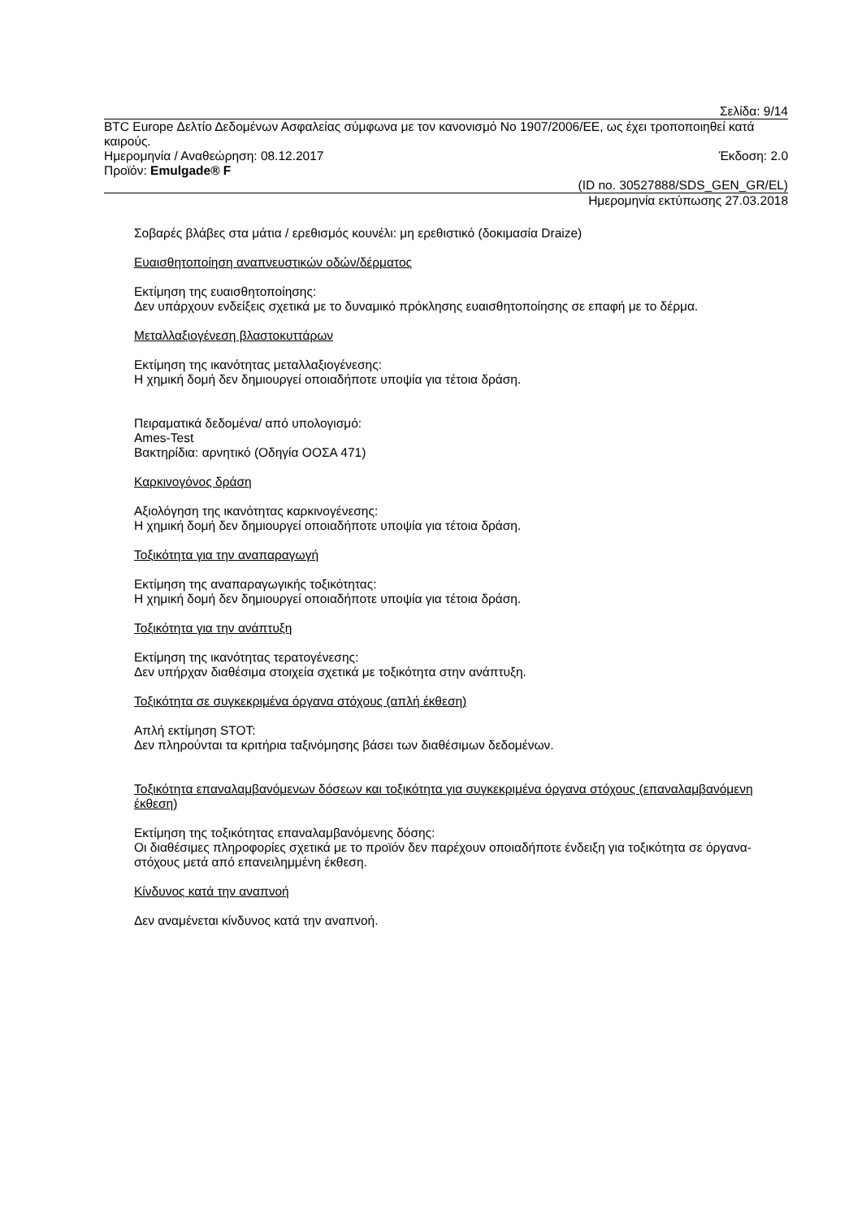Σελίδα: 9/14
BTC Europe Δελτίο Δεδομένων Ασφαλείας σύμφωνα με τον κανονισμό No 1907/2006/ΕΕ, ως έχει τροποποιηθεί κατά καιρούς.
Ημερομηνία / Αναθεώρηση: 08.12.2017 Έκδοση: 2.0
Προϊόν: Emulgade® F
(ID no. 30527888/SDS_GEN_GR/EL)
Ημερομηνία εκτύπωσης 27.03.2018
Σοβαρές βλάβες στα μάτια / ερεθισμός κουνέλι: μη ερεθιστικό (δοκιμασία Draize)
Ευαισθητοποίηση αναπνευστικών οδών/δέρματος
Εκτίμηση της ευαισθητοποίησης:
Δεν υπάρχουν ενδείξεις σχετικά με το δυναμικό πρόκλησης ευαισθητοποίησης σε επαφή με το δέρμα.
Μεταλλαξιογένεση βλαστοκυττάρων
Εκτίμηση της ικανότητας μεταλλαξιογένεσης:
Η χημική δομή δεν δημιουργεί οποιαδήποτε υποψία για τέτοια δράση.
Πειραματικά δεδομένα/ από υπολογισμό:
Ames-Test
Βακτηρίδια: αρνητικό (Οδηγία ΟΟΣΑ 471)
Καρκινογόνος δράση
Αξιολόγηση της ικανότητας καρκινογένεσης:
Η χημική δομή δεν δημιουργεί οποιαδήποτε υποψία για τέτοια δράση.
Τοξικότητα για την αναπαραγωγή
Εκτίμηση της αναπαραγωγικής τοξικότητας:
Η χημική δομή δεν δημιουργεί οποιαδήποτε υποψία για τέτοια δράση.
Τοξικότητα για την ανάπτυξη
Εκτίμηση της ικανότητας τερατογένεσης:
Δεν υπήρχαν διαθέσιμα στοιχεία σχετικά με τοξικότητα στην ανάπτυξη.
Τοξικότητα σε συγκεκριμένα όργανα στόχους (απλή έκθεση)
Απλή εκτίμηση STOT:
Δεν πληρούνται τα κριτήρια ταξινόμησης βάσει των διαθέσιμων δεδομένων.
Τοξικότητα επαναλαμβανόμενων δόσεων και τοξικότητα για συγκεκριμένα όργανα στόχους (επαναλαμβανόμενη έκθεση)
Εκτίμηση της τοξικότητας επαναλαμβανόμενης δόσης:
Οι διαθέσιμες πληροφορίες σχετικά με το προϊόν δεν παρέχουν οποιαδήποτε ένδειξη για τοξικότητα σε όργανα-στόχους μετά από επανειλημμένη έκθεση.
Κίνδυνος κατά την αναπνοή
Δεν αναμένεται κίνδυνος κατά την αναπνοή.